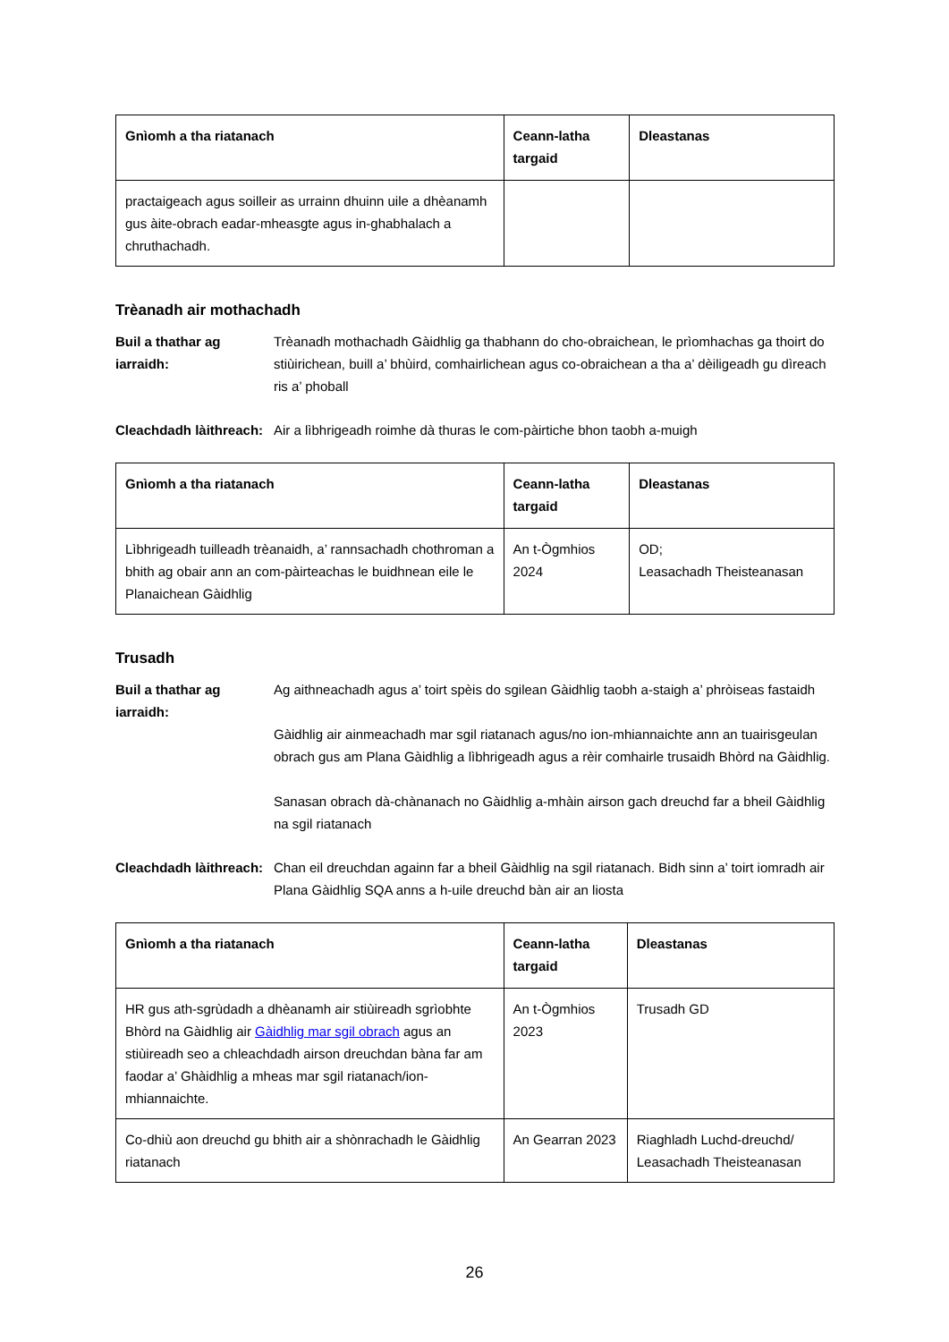| Gnìomh a tha riatanach | Ceann-latha targaid | Dleastanas |
| --- | --- | --- |
| practaigeach agus soilleir as urrainn dhuinn uile a dhèanamh gus àite-obrach eadar-mheasgte agus in-ghabhalach a chruthachadh. | | |
Trèanadh air mothachadh
Buil a thathar ag iarraidh:
Trèanadh mothachadh Gàidhlig ga thabhann do cho-obraichean, le prìomhachas ga thoirt do stiùirichean, buill a’ bhùird, comhairlichean agus co-obraichean a tha a’ dèiligeadh gu dìreach ris a’ phoball
Cleachdadh làithreach:
Air a lìbhrigeadh roimhe dà thuras le com-pàirtiche bhon taobh a-muigh
| Gnìomh a tha riatanach | Ceann-latha targaid | Dleastanas |
| --- | --- | --- |
| Lìbhrigeadh tuilleadh trèanaidh, a’ rannsachadh chothroman a bhith ag obair ann an com-pàirteachas le buidhnean eile le Planaichean Gàidhlig | An t-Ògmhios 2024 | OD; Leasachadh Theisteanasan |
Trusadh
Buil a thathar ag iarraidh:
Ag aithneachadh agus a’ toirt spèis do sgilean Gàidhlig taobh a-staigh a’ phròiseas fastaidh
Gàidhlig air ainmeachadh mar sgil riatanach agus/no ion-mhiannaichte ann an tuairisgeulan obrach gus am Plana Gàidhlig a lìbhrigeadh agus a rèir comhairle trusaidh Bhòrd na Gàidhlig.
Sanasan obrach dà-chànanach no Gàidhlig a-mhàin airson gach dreuchd far a bheil Gàidhlig na sgil riatanach
Cleachdadh làithreach:
Chan eil dreuchdan againn far a bheil Gàidhlig na sgil riatanach. Bidh sinn a’ toirt iomradh air Plana Gàidhlig SQA anns a h-uile dreuchd bàn air an liosta
| Gnìomh a tha riatanach | Ceann-latha targaid | Dleastanas |
| --- | --- | --- |
| HR gus ath-sgrùdadh a dhèanamh air stiùireadh sgrìobhte Bhòrd na Gàidhlig air Gàidhlig mar sgil obrach agus an stiùireadh seo a chleachdadh airson dreuchdan bàna far am faodar a’ Ghàidhlig a mheas mar sgil riatanach/ion-mhiannaichte. | An t-Ògmhios 2023 | Trusadh GD |
| Co-dhiù aon dreuchd gu bhith air a shònrachadh le Gàidhlig riatanach | An Gearran 2023 | Riaghladh Luchd-dreuchd/ Leasachadh Theisteanasan |
26